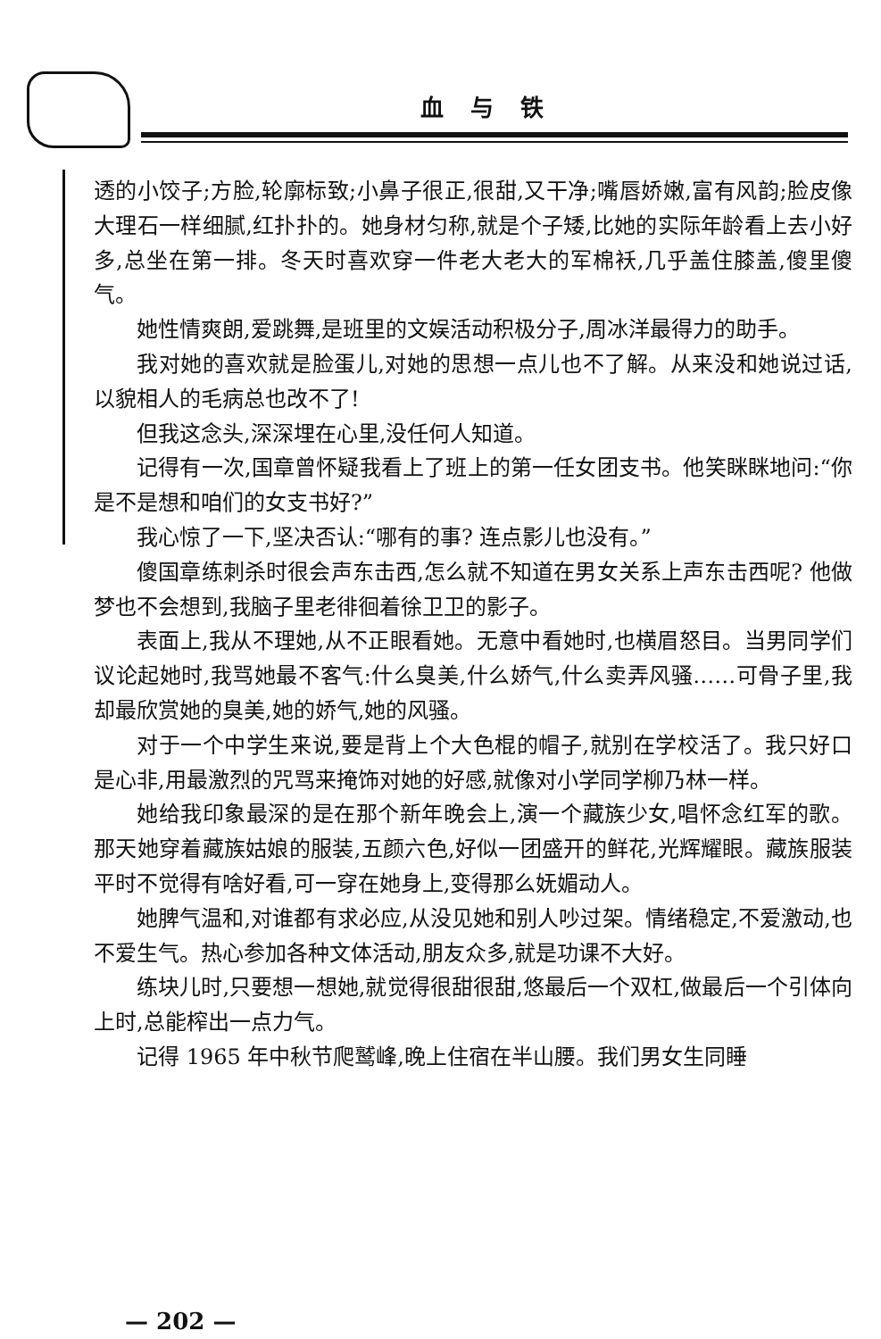血与铁
透的小饺子;方脸,轮廓标致;小鼻子很正,很甜,又干净;嘴唇娇嫩,富有风韵;脸皮像大理石一样细腻,红扑扑的。她身材匀称,就是个子矮,比她的实际年龄看上去小好多,总坐在第一排。冬天时喜欢穿一件老大老大的军棉袄,几乎盖住膝盖,傻里傻气。
她性情爽朗,爱跳舞,是班里的文娱活动积极分子,周冰洋最得力的助手。
我对她的喜欢就是脸蛋儿,对她的思想一点儿也不了解。从来没和她说过话,以貌相人的毛病总也改不了!
但我这念头,深深埋在心里,没任何人知道。
记得有一次,国章曾怀疑我看上了班上的第一任女团支书。他笑眯眯地问:“你是不是想和咱们的女支书好?”
我心惊了一下,坚决否认:“哪有的事? 连点影儿也没有。”
傻国章练刺杀时很会声东击西,怎么就不知道在男女关系上声东击西呢? 他做梦也不会想到,我脑子里老徘徊着徐卫卫的影子。
表面上,我从不理她,从不正眼看她。无意中看她时,也横眉怒目。当男同学们议论起她时,我骂她最不客气:什么臭美,什么娇气,什么卖弄风骚……可骨子里,我却最欣赏她的臭美,她的娇气,她的风骚。
对于一个中学生来说,要是背上个大色棍的帽子,就别在学校活了。我只好口是心非,用最激烈的咒骂来掩饰对她的好感,就像对小学同学柳乃林一样。
她给我印象最深的是在那个新年晚会上,演一个藏族少女,唱怀念红军的歌。那天她穿着藏族姑娘的服装,五颜六色,好似一团盛开的鲜花,光辉耀眼。藏族服装平时不觉得有啥好看,可一穿在她身上,变得那么妩媚动人。
她脾气温和,对谁都有求必应,从没见她和别人吵过架。情绪稳定,不爱激动,也不爱生气。热心参加各种文体活动,朋友众多,就是功课不大好。
练块儿时,只要想一想她,就觉得很甜很甜,悠最后一个双杠,做最后一个引体向上时,总能榨出一点力气。
记得 1965 年中秋节爬鹫峰,晚上住宿在半山腰。我们男女生同睡
— 202 —